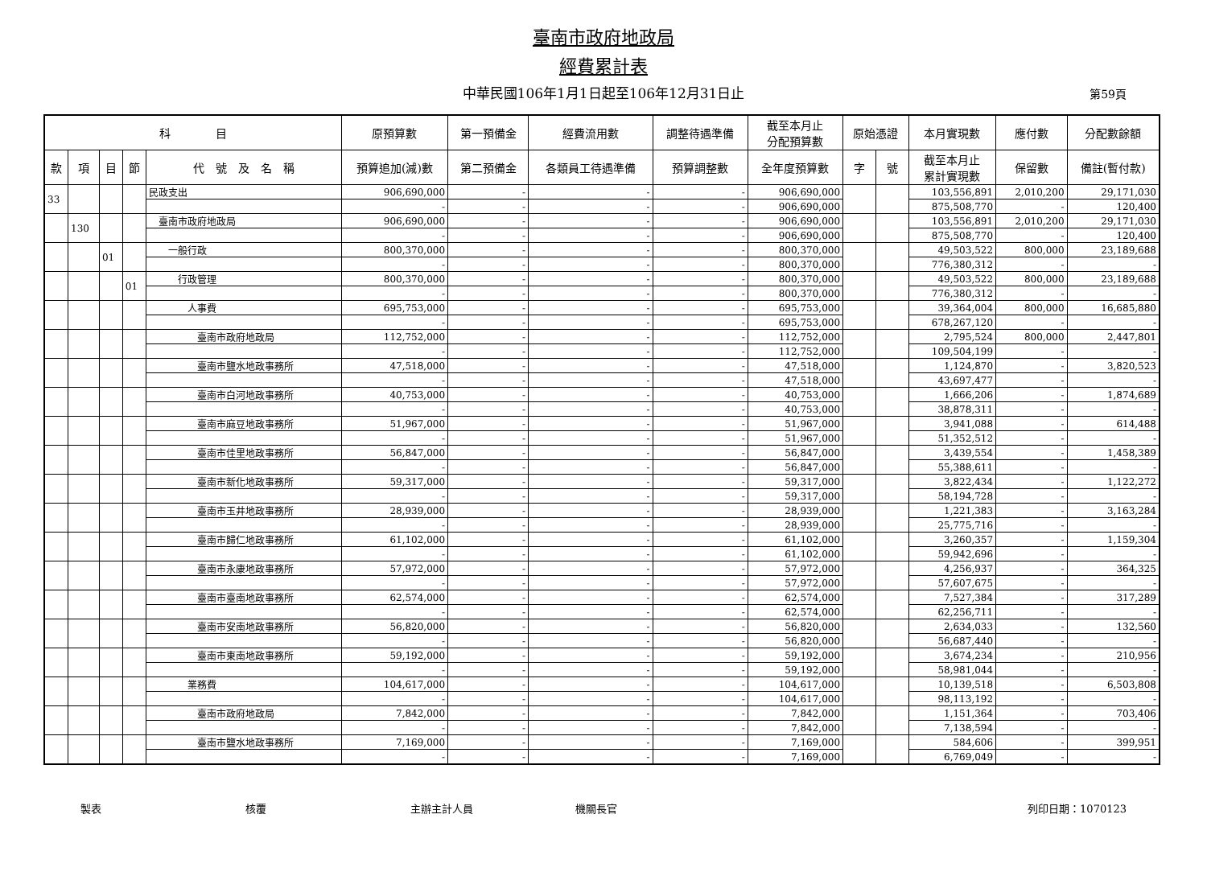臺南市政府地政局
經費累計表
中華民國106年1月1日起至106年12月31日止 第59頁
| 科 目 | | | | | 原預算數 | 第一預備金 | 經費流用數 | 調整待遇準備 | 截至本月止 分配預算數 | 原始憑證 | | 本月實現數 | 應付數 | 分配數餘額 |
| --- | --- | --- | --- | --- | --- | --- | --- | --- | --- | --- | --- | --- | --- | --- |
| 款 | 項 | 目 | 節 | 代 號 及 名 稱 | 預算追加(減)數 | 第二預備金 | 各類員工待遇準備 | 預算調整數 | 全年度預算數 | 字 | 號 | 截至本月止 累計實現數 | 保留數 | 備註(暫付款) |
| 33 | | | | 民政支出 | 906,690,000 | - | - | - | 906,690,000 | | | 103,556,891 | 2,010,200 | 29,171,030 |
| | | | | | - | - | - | - | 906,690,000 | | | 875,508,770 | - | 120,400 |
| | 130 | | | 臺南市政府地政局 | 906,690,000 | - | - | - | 906,690,000 | | | 103,556,891 | 2,010,200 | 29,171,030 |
| | | | | | - | - | - | - | 906,690,000 | | | 875,508,770 | - | 120,400 |
| | | 01 | | 一般行政 | 800,370,000 | - | - | - | 800,370,000 | | | 49,503,522 | 800,000 | 23,189,688 |
| | | | | | - | - | - | - | 800,370,000 | | | 776,380,312 | - | - |
| | | | 01 | 行政管理 | 800,370,000 | - | - | - | 800,370,000 | | | 49,503,522 | 800,000 | 23,189,688 |
| | | | | | - | - | - | - | 800,370,000 | | | 776,380,312 | - | - |
| | | | | 人事費 | 695,753,000 | - | - | - | 695,753,000 | | | 39,364,004 | 800,000 | 16,685,880 |
| | | | | | - | - | - | - | 695,753,000 | | | 678,267,120 | - | - |
| | | | | 臺南市政府地政局 | 112,752,000 | - | - | - | 112,752,000 | | | 2,795,524 | 800,000 | 2,447,801 |
| | | | | | - | - | - | - | 112,752,000 | | | 109,504,199 | - | - |
| | | | | 臺南市鹽水地政事務所 | 47,518,000 | - | - | - | 47,518,000 | | | 1,124,870 | - | 3,820,523 |
| | | | | | - | - | - | - | 47,518,000 | | | 43,697,477 | - | - |
| | | | | 臺南市白河地政事務所 | 40,753,000 | - | - | - | 40,753,000 | | | 1,666,206 | - | 1,874,689 |
| | | | | | - | - | - | - | 40,753,000 | | | 38,878,311 | - | - |
| | | | | 臺南市麻豆地政事務所 | 51,967,000 | - | - | - | 51,967,000 | | | 3,941,088 | - | 614,488 |
| | | | | | - | - | - | - | 51,967,000 | | | 51,352,512 | - | - |
| | | | | 臺南市佳里地政事務所 | 56,847,000 | - | - | - | 56,847,000 | | | 3,439,554 | - | 1,458,389 |
| | | | | | - | - | - | - | 56,847,000 | | | 55,388,611 | - | - |
| | | | | 臺南市新化地政事務所 | 59,317,000 | - | - | - | 59,317,000 | | | 3,822,434 | - | 1,122,272 |
| | | | | | - | - | - | - | 59,317,000 | | | 58,194,728 | - | - |
| | | | | 臺南市玉井地政事務所 | 28,939,000 | - | - | - | 28,939,000 | | | 1,221,383 | - | 3,163,284 |
| | | | | | - | - | - | - | 28,939,000 | | | 25,775,716 | - | - |
| | | | | 臺南市歸仁地政事務所 | 61,102,000 | - | - | - | 61,102,000 | | | 3,260,357 | - | 1,159,304 |
| | | | | | - | - | - | - | 61,102,000 | | | 59,942,696 | - | - |
| | | | | 臺南市永康地政事務所 | 57,972,000 | - | - | - | 57,972,000 | | | 4,256,937 | - | 364,325 |
| | | | | | - | - | - | - | 57,972,000 | | | 57,607,675 | - | - |
| | | | | 臺南市臺南地政事務所 | 62,574,000 | - | - | - | 62,574,000 | | | 7,527,384 | - | 317,289 |
| | | | | | - | - | - | - | 62,574,000 | | | 62,256,711 | - | - |
| | | | | 臺南市安南地政事務所 | 56,820,000 | - | - | - | 56,820,000 | | | 2,634,033 | - | 132,560 |
| | | | | | - | - | - | - | 56,820,000 | | | 56,687,440 | - | - |
| | | | | 臺南市東南地政事務所 | 59,192,000 | - | - | - | 59,192,000 | | | 3,674,234 | - | 210,956 |
| | | | | | - | - | - | - | 59,192,000 | | | 58,981,044 | - | - |
| | | | | 業務費 | 104,617,000 | - | - | - | 104,617,000 | | | 10,139,518 | - | 6,503,808 |
| | | | | | - | - | - | - | 104,617,000 | | | 98,113,192 | - | - |
| | | | | 臺南市政府地政局 | 7,842,000 | - | - | - | 7,842,000 | | | 1,151,364 | - | 703,406 |
| | | | | | - | - | - | - | 7,842,000 | | | 7,138,594 | - | - |
| | | | | 臺南市鹽水地政事務所 | 7,169,000 | - | - | - | 7,169,000 | | | 584,606 | - | 399,951 |
| | | | | | - | - | - | - | 7,169,000 | | | 6,769,049 | - | - |
製表 核覆 主辦主計人員 機關長官 列印日期：1070123